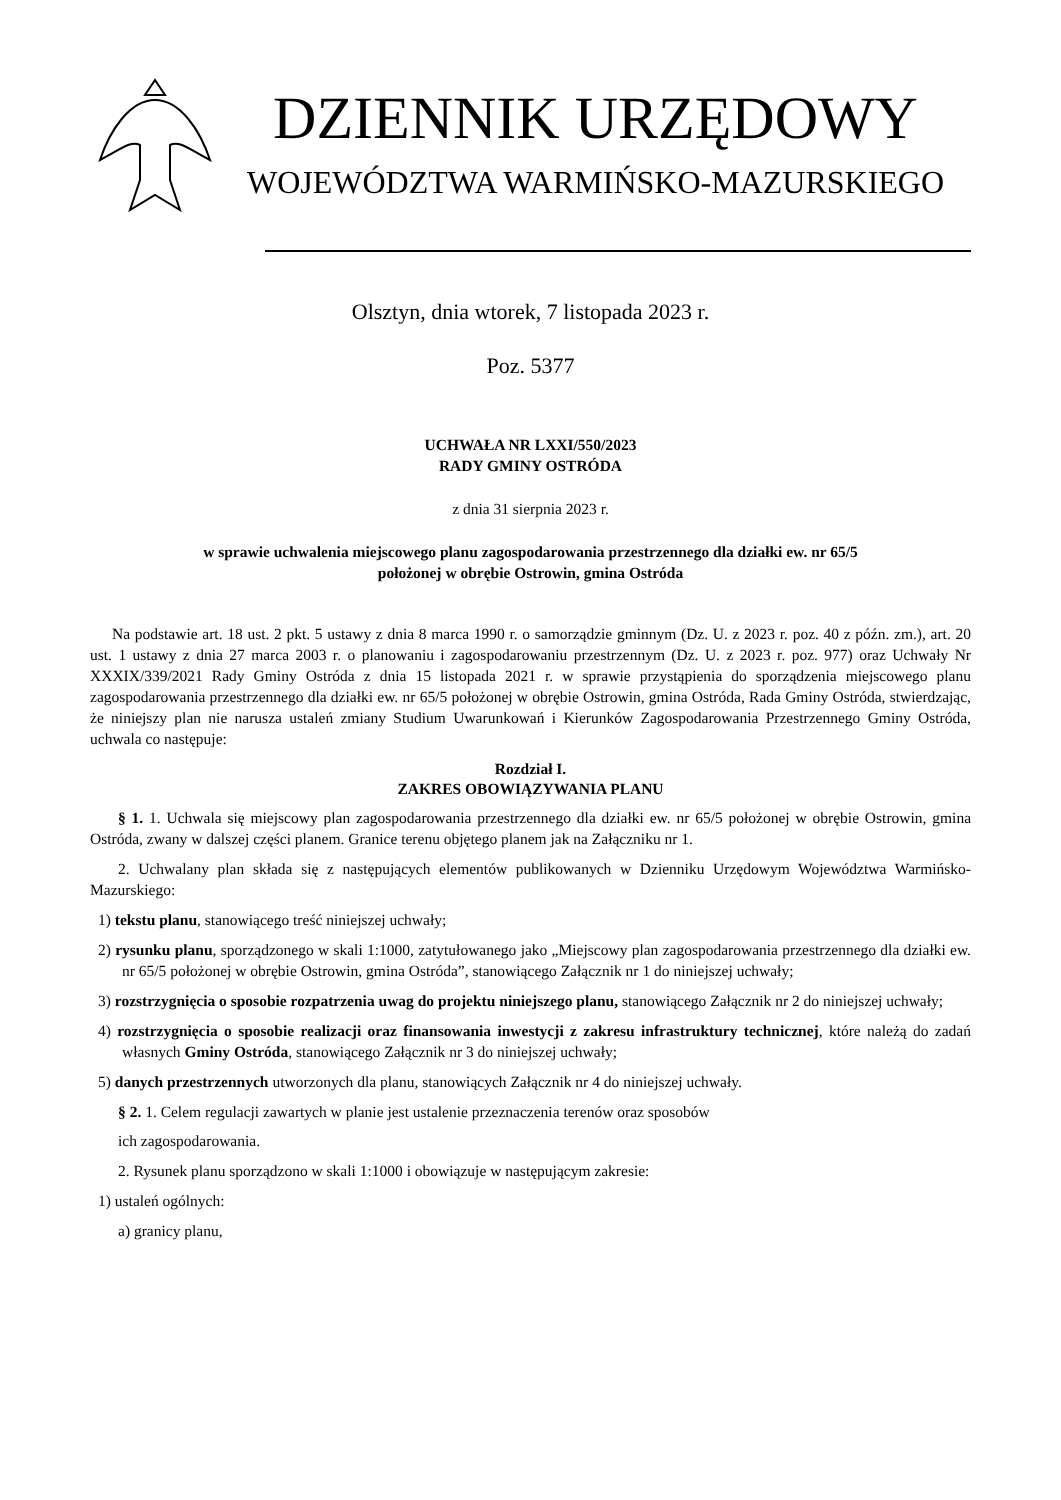DZIENNIK URZĘDOWY
WOJEWÓDZTWA WARMIŃSKO-MAZURSKIEGO
Olsztyn, dnia wtorek, 7 listopada 2023 r.
Poz. 5377
UCHWAŁA NR LXXI/550/2023
RADY GMINY OSTRÓDA
z dnia 31 sierpnia 2023 r.
w sprawie uchwalenia miejscowego planu zagospodarowania przestrzennego dla działki ew. nr 65/5
położonej w obrębie Ostrowin, gmina Ostróda
Na podstawie art. 18 ust. 2 pkt. 5 ustawy z dnia 8 marca 1990 r. o samorządzie gminnym (Dz. U. z 2023 r. poz. 40 z późn. zm.), art. 20 ust. 1 ustawy z dnia 27 marca 2003 r. o planowaniu i zagospodarowaniu przestrzennym (Dz. U. z 2023 r. poz. 977) oraz Uchwały Nr XXXIX/339/2021 Rady Gminy Ostróda z dnia 15 listopada 2021 r. w sprawie przystąpienia do sporządzenia miejscowego planu zagospodarowania przestrzennego dla działki ew. nr 65/5 położonej w obrębie Ostrowin, gmina Ostróda, Rada Gminy Ostróda, stwierdzając, że niniejszy plan nie narusza ustaleń zmiany Studium Uwarunkowań i Kierunków Zagospodarowania Przestrzennego Gminy Ostróda, uchwala co następuje:
Rozdział I.
ZAKRES OBOWIĄZYWANIA PLANU
§ 1. 1. Uchwala się miejscowy plan zagospodarowania przestrzennego dla działki ew. nr 65/5 położonej w obrębie Ostrowin, gmina Ostróda, zwany w dalszej części planem. Granice terenu objętego planem jak na Załączniku nr 1.
2. Uchwalany plan składa się z następujących elementów publikowanych w Dzienniku Urzędowym Województwa Warmińsko- Mazurskiego:
1) tekstu planu, stanowiącego treść niniejszej uchwały;
2) rysunku planu, sporządzonego w skali 1:1000, zatytułowanego jako „Miejscowy plan zagospodarowania przestrzennego dla działki ew. nr 65/5 położonej w obrębie Ostrowin, gmina Ostróda”, stanowiącego Załącznik nr 1 do niniejszej uchwały;
3) rozstrzygnięcia o sposobie rozpatrzenia uwag do projektu niniejszego planu, stanowiącego Załącznik nr 2 do niniejszej uchwały;
4) rozstrzygnięcia o sposobie realizacji oraz finansowania inwestycji z zakresu infrastruktury technicznej, które należą do zadań własnych Gminy Ostróda, stanowiącego Załącznik nr 3 do niniejszej uchwały;
5) danych przestrzennych utworzonych dla planu, stanowiących Załącznik nr 4 do niniejszej uchwały.
§ 2. 1. Celem regulacji zawartych w planie jest ustalenie przeznaczenia terenów oraz sposobów
ich zagospodarowania.
2. Rysunek planu sporządzono w skali 1:1000 i obowiązuje w następującym zakresie:
1) ustaleń ogólnych:
a) granicy planu,